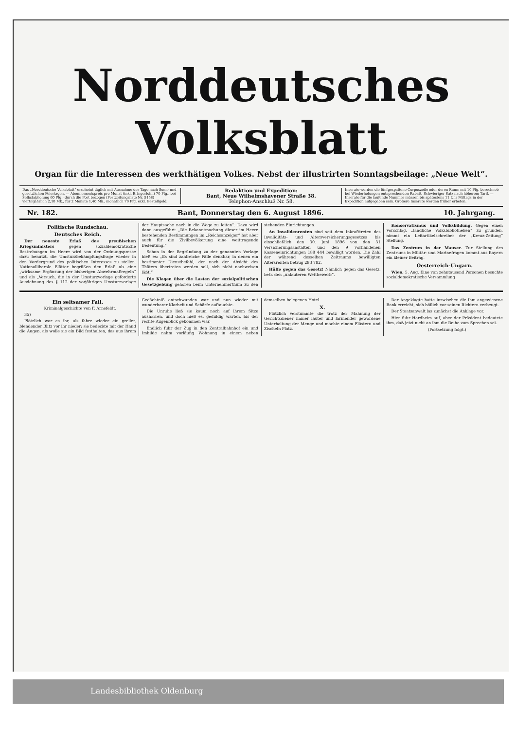Norddeutsches Volksblatt
Organ für die Interessen des werkthätigen Volkes. Nebst der illustrirten Sonntagsbeilage: „Neue Welt“.
Das „Norddeutsche Volksblatt“ erscheint täglich mit Ausnahme der Tage nach Sonn- und gesetzlichen Feiertagen. — Abonnementspreis pro Monat (inkl. Bringerlohn) 70 Pfg., bei Selbstabholung 60 Pfg.; durch die Post bezogen (Postzeitungsliste Nr. 5158) vierteljährlich 2,10 Mk., für 2 Monate 1,40 Mk., monatlich 70 Pfg. exkl. Bestellgeld.
Redaktion und Expedition:
Bant, Neue Wilhelmshavener Straße 38.
Telephon-Anschluß Nr. 58.
Inserate werden die fünfgespaltene Corpuszeile oder deren Raum mit 10 Pfg. berechnet; bei Wiederholungen entsprechenden Rabatt. Schwieriger Satz nach höherem Tarif. — Inserate für die laufende Nummer müssen bis spätestens 11 Uhr Mittags in der Expedition aufgegeben sein. Größere Inserate werden früher erbeten.
Nr. 182. Bant, Donnerstag den 6. August 1896. 10. Jahrgang.
Politische Rundschau.
Deutsches Reich.
Der neueste Erlaß des preußischen Kriegsministers gegen sozialdemokratische Bestrebungen im Heere wird von der Ordnungspresse dazu benutzt, die Umsturzbekämpfungsfrage wieder in den Vordergrund des politischen Interesses zu stellen. Nationalliberale Blätter begrüßen den Erlaß als eine „wirksame Ergänzung der bisherigen Abwehrmaßregeln“ und als „Versuch, die in der Umsturzvorlage geforderte Ausdehnung des § 112 der vorjährigen Umsturzvorlage der Hauptsache nach in die Wege zu leiten“. Dazu wird dann ausgeführt: „Die Bekanntmachung dieser im Heere bestehenden Bestimmungen im „Reichsanzeiger“ hat aber auch für die Zivilbevölkerung eine weittragende Bedeutung.“
Schon in der Begründung zu der genannten Vorlage hieß es: „Es sind zahlreiche Fälle denkbar, in denen ein bestimmter Dienstbefehl, der nach der Absicht des Thäters übertreten werden soll, sich nicht nachweisen läßt.“
Die Klagen über die Lasten der sozialpolitischen Gesetzgebung gehören beim Unternehmerthum zu den stehenden Einrichtungen.
An Invalidenrenten sind seit dem Inkrafttreten des Invaliditäts- und Altersversicherungsgesetzes bis einschließlich den 30. Juni 1896 von den 31 Versicherungsanstalten und den 9 vorhandenen Kasseneinrichtungen 188 444 bewilligt worden. Die Zahl der während desselben Zeitraums bewilligten Altersrenten betrug 283 782.
Hülfe gegen das Gesetz! Nämlich gegen das Gesetz, betr. den „unlauteren Wettbewerb“.
Konservatismus und Volksbildung. Gegen einen Vorschlag, „ländliche Volksbibliotheken“ zu gründen, nimmt ein Leitartikelschreiber der „Kreuz-Zeitung“ Stellung.
Das Zentrum in der Mauser. Zur Stellung des Zentrums in Militär- und Marinefragen kommt aus Bayern ein kleiner Beitrag.
Oesterreich-Ungarn.
Wien, 5. Aug. Eine von zehntausend Personen besuchte sozialdemokratische Versammlung
Ein seltsamer Fall.
Kriminalgeschichte von F. Arnefeldt.
35)
Plötzlich war es ihr, als fahre wieder ein greller, blendender Blitz vor ihr nieder; sie bedeckte mit der Hand die Augen, als wolle sie ein Bild festhalten, das aus ihrem Gedächtniß entschwunden war und nun wieder mit wunderbarer Klarheit und Schärfe auftauchte.
Die Unruhe ließ sie kaum noch auf ihrem Sitze ausharren, und doch hieß es, geduldig warten, bis der rechte Augenblick gekommen war.
Endlich fuhr der Zug in den Zentralbahnhof ein und Imhilde nahm vorläufig Wohnung in einem neben demselben belegenen Hotel.
X.
Plötzlich verstummte die trotz der Mahnung der Gerichtsdiener immer lauter und lärmender gewordene Unterhaltung der Menge und machte einem Flüstern und Zischeln Platz.
Der Angeklagte hatte inzwischen die ihm angewiesene Bank erreicht, sich höflich vor seinen Richtern verbeugt.
Der Staatsanwalt las zunächst die Anklage vor.
Hier fuhr Hardheim auf, aber der Präsident bedeutete ihm, daß jetzt nicht an ihm die Reihe zum Sprechen sei.
(Fortsetzung folgt.)
Landesbibliothek Oldenburg